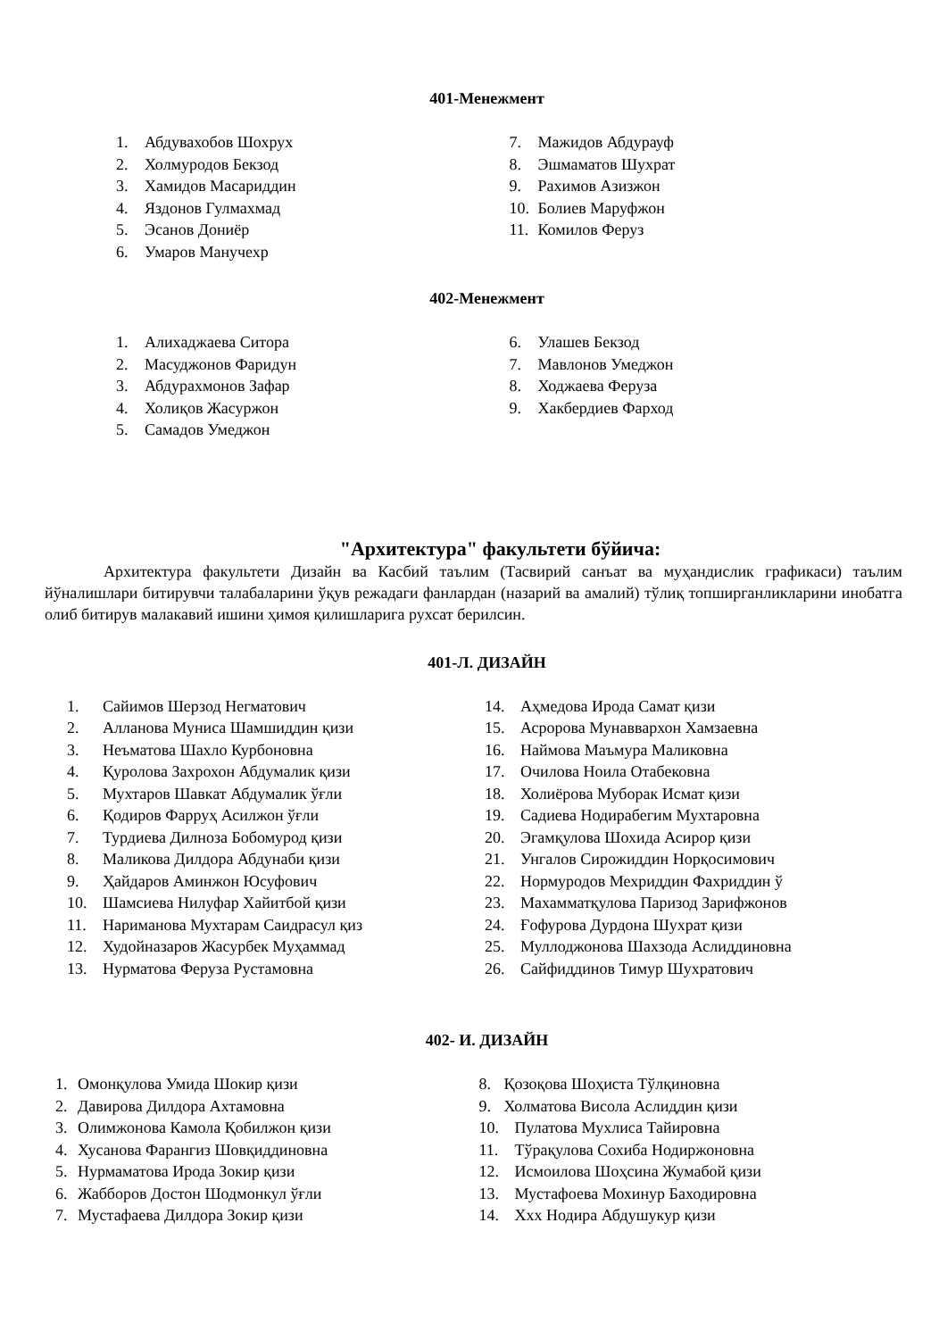401-Менежмент
1. Абдувахобов Шохрух
2. Холмуродов Бекзод
3. Хамидов Масариддин
4. Яздонов Гулмахмад
5. Эсанов Дониёр
6. Умаров Манучехр
7. Мажидов Абдурауф
8. Эшмаматов Шухрат
9. Рахимов Азизжон
10. Болиев Маруфжон
11. Комилов Феруз
402-Менежмент
1. Алихаджаева Ситора
2. Масуджонов Фаридун
3. Абдурахмонов Зафар
4. Холиқов Жасуржон
5. Самадов Умеджон
6. Улашев Бекзод
7. Мавлонов Умеджон
8. Ходжаева Феруза
9. Хакбердиев Фарход
"Архитектура" факультети бўйича:
Архитектура факультети Дизайн ва Касбий таълим (Тасвирий санъат ва муҳандислик графикаси) таълим йўналишлари битирувчи талабаларини ўқув режадаги фанлардан (назарий ва амалий) тўлиқ топширганликларини инобатга олиб битирув малакавий ишини ҳимоя қилишларига рухсат берилсин.
401-Л. ДИЗАЙН
1. Сайимов Шерзод Негматович
2. Алланова Муниса Шамшиддин қизи
3. Неъматова Шахло Курбоновна
4. Қуролова Захрохон Абдумалик қизи
5. Мухтаров Шавкат Абдумалик ўғли
6. Қодиров Фарруҳ Асилжон ўғли
7. Турдиева Дилноза Бобомурод қизи
8. Маликова Дилдора Абдунаби қизи
9. Ҳайдаров Аминжон Юсуфович
10. Шамсиева Нилуфар Хайитбой қизи
11. Нариманова Мухтарам Саидрасул қиз
12. Худойназаров Жасурбек Муҳаммад
13. Нурматова Феруза Рустамовна
14. Аҳмедова Ирода Самат қизи
15. Асророва Мунаввархон Хамзаевна
16. Наймова Маъмура Маликовна
17. Очилова Ноила Отабековна
18. Холиёрова Муборак Исмат қизи
19. Садиева Нодирабегим Мухтаровна
20. Эгамқулова Шохида Асирор қизи
21. Унгалов Сирожиддин Норқосимович
22. Нормуродов Мехриддин Фахриддин ў
23. Махамматқулова Паризод Зарифжонов
24. Ғофурова Дурдона Шухрат қизи
25. Муллоджонова Шахзода Аслиддиновна
26. Сайфиддинов Тимур Шухратович
402- И. ДИЗАЙН
1. Омонқулова Умида Шокир қизи
2. Давирова Дилдора Ахтамовна
3. Олимжонова Камола Қобилжон қизи
4. Хусанова Фарангиз Шовқиддиновна
5. Нурмаматова Ирода Зокир қизи
6. Жабборов Достон Шодмонкул ўғли
7. Мустафаева Дилдора Зокир қизи
8. Қозоқова Шоҳиста Тўлқиновна
9. Холматова Висола Аслиддин қизи
10. Пулатова Мухлиса Тайировна
11. Тўрақулова Сохиба Нодиржоновна
12. Исмоилова Шоҳсина Жумабой қизи
13. Мустафоева Мохинур Баходировна
14. Ххх Нодира Абдушукур қизи